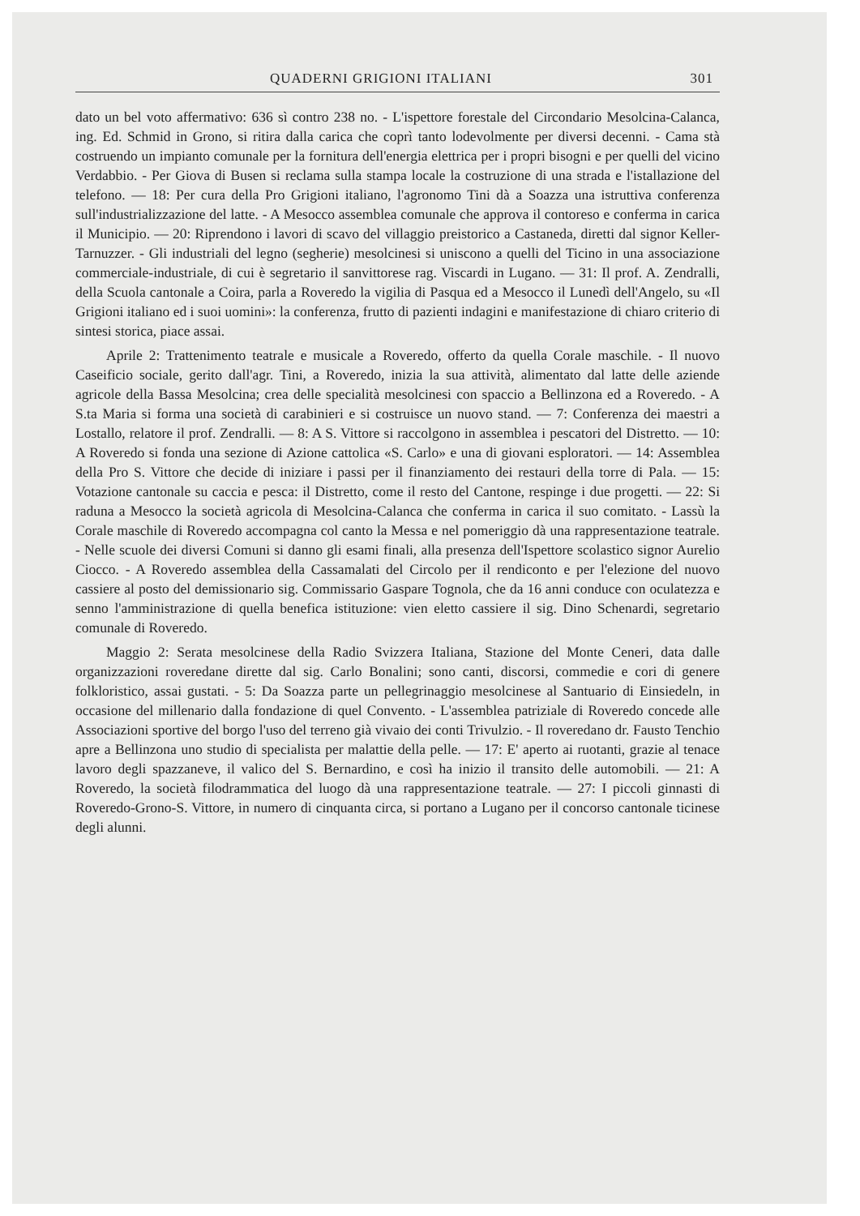QUADERNI GRIGIONI ITALIANI 301
dato un bel voto affermativo: 636 sì contro 238 no. - L'ispettore forestale del Circondario Mesolcina-Calanca, ing. Ed. Schmid in Grono, si ritira dalla carica che coprì tanto lodevolmente per diversi decenni. - Cama stà costruendo un impianto comunale per la fornitura dell'energia elettrica per i propri bisogni e per quelli del vicino Verdabbio. - Per Giova di Busen si reclama sulla stampa locale la costruzione di una strada e l'istallazione del telefono. — 18: Per cura della Pro Grigioni italiano, l'agronomo Tini dà a Soazza una istruttiva conferenza sull'industrializzazione del latte. - A Mesocco assemblea comunale che approva il contoreso e conferma in carica il Municipio. — 20: Riprendono i lavori di scavo del villaggio preistorico a Castaneda, diretti dal signor Keller-Tarnuzzer. - Gli industriali del legno (segherie) mesolcinesi si uniscono a quelli del Ticino in una associazione commerciale-industriale, di cui è segretario il sanvittorese rag. Viscardi in Lugano. — 31: Il prof. A. Zendralli, della Scuola cantonale a Coira, parla a Roveredo la vigilia di Pasqua ed a Mesocco il Lunedì dell'Angelo, su «Il Grigioni italiano ed i suoi uomini»: la conferenza, frutto di pazienti indagini e manifestazione di chiaro criterio di sintesi storica, piace assai.
Aprile 2: Trattenimento teatrale e musicale a Roveredo, offerto da quella Corale maschile. - Il nuovo Caseificio sociale, gerito dall'agr. Tini, a Roveredo, inizia la sua attività, alimentato dal latte delle aziende agricole della Bassa Mesolcina; crea delle specialità mesolcinesi con spaccio a Bellinzona ed a Roveredo. - A S.ta Maria si forma una società di carabinieri e si costruisce un nuovo stand. — 7: Conferenza dei maestri a Lostallo, relatore il prof. Zendralli. — 8: A S. Vittore si raccolgono in assemblea i pescatori del Distretto. — 10: A Roveredo si fonda una sezione di Azione cattolica «S. Carlo» e una di giovani esploratori. — 14: Assemblea della Pro S. Vittore che decide di iniziare i passi per il finanziamento dei restauri della torre di Pala. — 15: Votazione cantonale su caccia e pesca: il Distretto, come il resto del Cantone, respinge i due progetti. — 22: Si raduna a Mesocco la società agricola di Mesolcina-Calanca che conferma in carica il suo comitato. - Lassù la Corale maschile di Roveredo accompagna col canto la Messa e nel pomeriggio dà una rappresentazione teatrale. - Nelle scuole dei diversi Comuni si danno gli esami finali, alla presenza dell'Ispettore scolastico signor Aurelio Ciocco. - A Roveredo assemblea della Cassamalati del Circolo per il rendiconto e per l'elezione del nuovo cassiere al posto del demissionario sig. Commissario Gaspare Tognola, che da 16 anni conduce con oculatezza e senno l'amministrazione di quella benefica istituzione: vien eletto cassiere il sig. Dino Schenardi, segretario comunale di Roveredo.
Maggio 2: Serata mesolcinese della Radio Svizzera Italiana, Stazione del Monte Ceneri, data dalle organizzazioni roveredane dirette dal sig. Carlo Bonalini; sono canti, discorsi, commedie e cori di genere folkloristico, assai gustati. - 5: Da Soazza parte un pellegrinaggio mesolcinese al Santuario di Einsiedeln, in occasione del millenario dalla fondazione di quel Convento. - L'assemblea patriziale di Roveredo concede alle Associazioni sportive del borgo l'uso del terreno già vivaio dei conti Trivulzio. - Il roveredano dr. Fausto Tenchio apre a Bellinzona uno studio di specialista per malattie della pelle. — 17: E' aperto ai ruotanti, grazie al tenace lavoro degli spazzaneve, il valico del S. Bernardino, e così ha inizio il transito delle automobili. — 21: A Roveredo, la società filodrammatica del luogo dà una rappresentazione teatrale. — 27: I piccoli ginnasti di Roveredo-Grono-S. Vittore, in numero di cinquanta circa, si portano a Lugano per il concorso cantonale ticinese degli alunni.